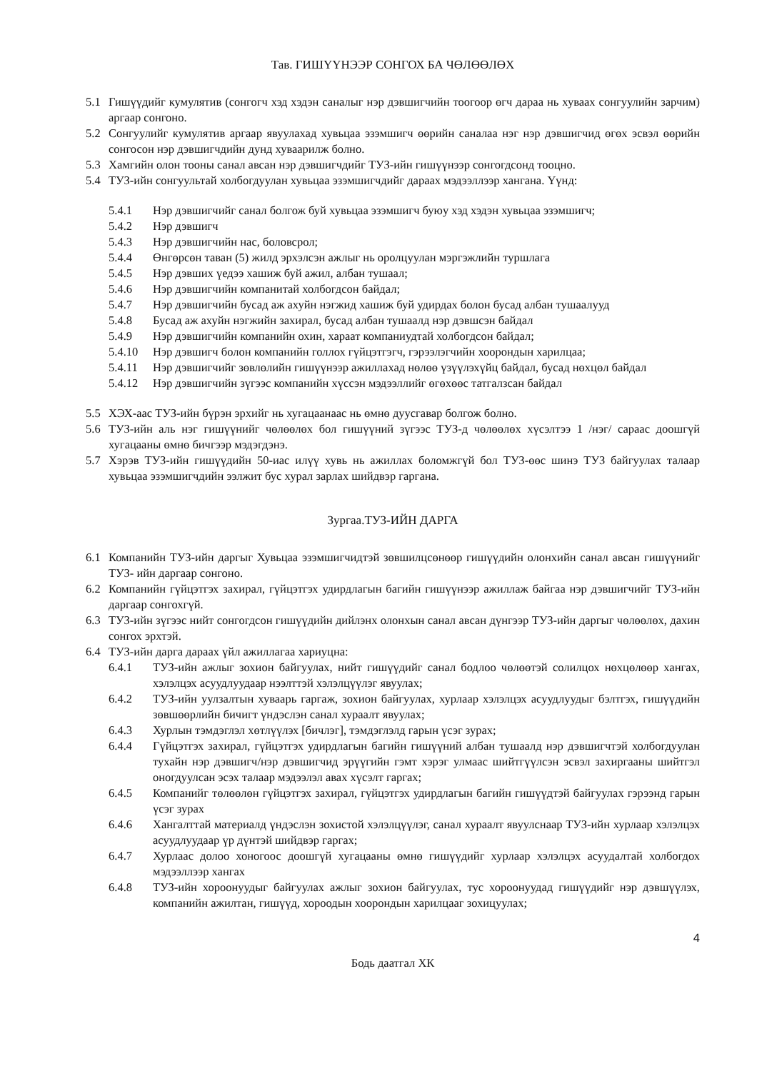Тав. ГИШҮҮНЭЭР СОНГОХ БА ЧӨЛӨӨЛӨХ
5.1 Гишүүдийг кумулятив (сонгогч хэд хэдэн саналыг нэр дэвшигчийн тоогоор өгч дараа нь хуваах сонгуулийн зарчим) аргаар сонгоно.
5.2 Сонгуулийг кумулятив аргаар явуулахад хувьцаа эзэмшигч өөрийн саналаа нэг нэр дэвшигчид өгөх эсвэл өөрийн сонгосон нэр дэвшигчдийн дунд хуваарилж болно.
5.3 Хамгийн олон тооны санал авсан нэр дэвшигчдийг ТУЗ-ийн гишүүнээр сонгогдсонд тооцно.
5.4 ТУЗ-ийн сонгуультай холбогдуулан хувьцаа эзэмшигчдийг дараах мэдээллээр хангана. Үүнд:
5.4.1 Нэр дэвшигчийг санал болгож буй хувьцаа эзэмшигч буюу хэд хэдэн хувьцаа эзэмшигч;
5.4.2 Нэр дэвшигч
5.4.3 Нэр дэвшигчийн нас, боловсрол;
5.4.4 Өнгөрсөн таван (5) жилд эрхэлсэн ажлыг нь оролцуулан мэргэжлийн туршлага
5.4.5 Нэр дэвших үедээ хашиж буй ажил, албан тушаал;
5.4.6 Нэр дэвшигчийн компанитай холбогдсон байдал;
5.4.7 Нэр дэвшигчийн бусад аж ахуйн нэгжид хашиж буй удирдах болон бусад албан тушаалууд
5.4.8 Бусад аж ахуйн нэгжийн захирал, бусад албан тушаалд нэр дэвшсэн байдал
5.4.9 Нэр дэвшигчийн компанийн охин, хараат компаниудтай холбогдсон байдал;
5.4.10 Нэр дэвшигч болон компанийн голлох гүйцэтгэгч, гэрээлэгчийн хоорондын харилцаа;
5.4.11 Нэр дэвшигчийг зөвлөлийн гишүүнээр ажиллахад нөлөө үзүүлэхүйц байдал, бусад нөхцөл байдал
5.4.12 Нэр дэвшигчийн зүгээс компанийн хүссэн мэдээллийг өгөхөөс татгалзсан байдал
5.5 ХЭХ-аас ТУЗ-ийн бүрэн эрхийг нь хугацаанаас нь өмнө дуусгавар болгож болно.
5.6 ТУЗ-ийн аль нэг гишүүнийг чөлөөлөх бол гишүүний зүгээс ТУЗ-д чөлөөлөх хүсэлтээ 1 /нэг/ сараас доошгүй хугацааны өмнө бичгээр мэдэгдэнэ.
5.7 Хэрэв ТУЗ-ийн гишүүдийн 50-иас илүү хувь нь ажиллах боломжгүй бол ТУЗ-өөс шинэ ТУЗ байгуулах талаар хувьцаа эзэмшигчдийн ээлжит бус хурал зарлах шийдвэр гаргана.
Зургаа.ТУЗ-ИЙН ДАРГА
6.1 Компанийн ТУЗ-ийн даргыг Хувьцаа эзэмшигчидтэй зөвшилцсөнөөр гишүүдийн олонхийн санал авсан гишүүнийг ТУЗ- ийн даргаар сонгоно.
6.2 Компанийн гүйцэтгэх захирал, гүйцэтгэх удирдлагын багийн гишүүнээр ажиллаж байгаа нэр дэвшигчийг ТУЗ-ийн даргаар сонгохгүй.
6.3 ТУЗ-ийн зүгээс нийт сонгогдсон гишүүдийн дийлэнх олонхын санал авсан дүнгээр ТУЗ-ийн даргыг чөлөөлөх, дахин сонгох эрхтэй.
6.4 ТУЗ-ийн дарга дараах үйл ажиллагаа хариуцна:
6.4.1 ТУЗ-ийн ажлыг зохион байгуулах, нийт гишүүдийг санал бодлоо чөлөөтэй солилцох нөхцөлөөр хангах, хэлэлцэх асуудлуудаар нээлттэй хэлэлцүүлэг явуулах;
6.4.2 ТУЗ-ийн уулзалтын хуваарь гаргаж, зохион байгуулах, хурлаар хэлэлцэх асуудлуудыг бэлтгэх, гишүүдийн зөвшөөрлийн бичигт үндэслэн санал хураалт явуулах;
6.4.3 Хурлын тэмдэглэл хөтлүүлэх [бичлэг], тэмдэглэлд гарын үсэг зурах;
6.4.4 Гүйцэтгэх захирал, гүйцэтгэх удирдлагын багийн гишүүний албан тушаалд нэр дэвшигчтэй холбогдуулан тухайн нэр дэвшигч/нэр дэвшигчид эрүүгийн гэмт хэрэг улмаас шийтгүүлсэн эсвэл захиргааны шийтгэл оногдуулсан эсэх талаар мэдээлэл авах хүсэлт гаргах;
6.4.5 Компанийг төлөөлөн гүйцэтгэх захирал, гүйцэтгэх удирдлагын багийн гишүүдтэй байгуулах гэрээнд гарын үсэг зурах
6.4.6 Хангалттай материалд үндэслэн зохистой хэлэлцүүлэг, санал хураалт явуулснаар ТУЗ-ийн хурлаар хэлэлцэх асуудлуудаар үр дүнтэй шийдвэр гаргах;
6.4.7 Хурлаас долоо хоногоос доошгүй хугацааны өмнө гишүүдийг хурлаар хэлэлцэх асуудалтай холбогдох мэдээллээр хангах
6.4.8 ТУЗ-ийн хороонуудыг байгуулах ажлыг зохион байгуулах, тус хороонуудад гишүүдийг нэр дэвшүүлэх, компанийн ажилтан, гишүүд, хороодын хоорондын харилцааг зохицуулах;
4
Бодь даатгал ХК